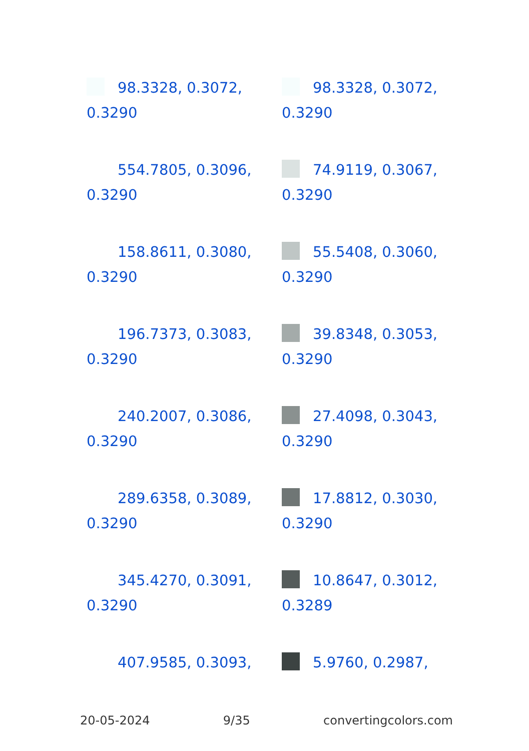98.3328, 0.3072, 0.3290
98.3328, 0.3072, 0.3290
554.7805, 0.3096, 0.3290
74.9119, 0.3067, 0.3290
158.8611, 0.3080, 0.3290
55.5408, 0.3060, 0.3290
196.7373, 0.3083, 0.3290
39.8348, 0.3053, 0.3290
240.2007, 0.3086, 0.3290
27.4098, 0.3043, 0.3290
289.6358, 0.3089, 0.3290
17.8812, 0.3030, 0.3290
345.4270, 0.3091, 0.3290
10.8647, 0.3012, 0.3289
407.9585, 0.3093,
5.9760, 0.2987,
20-05-2024 9/35 convertingcolors.com